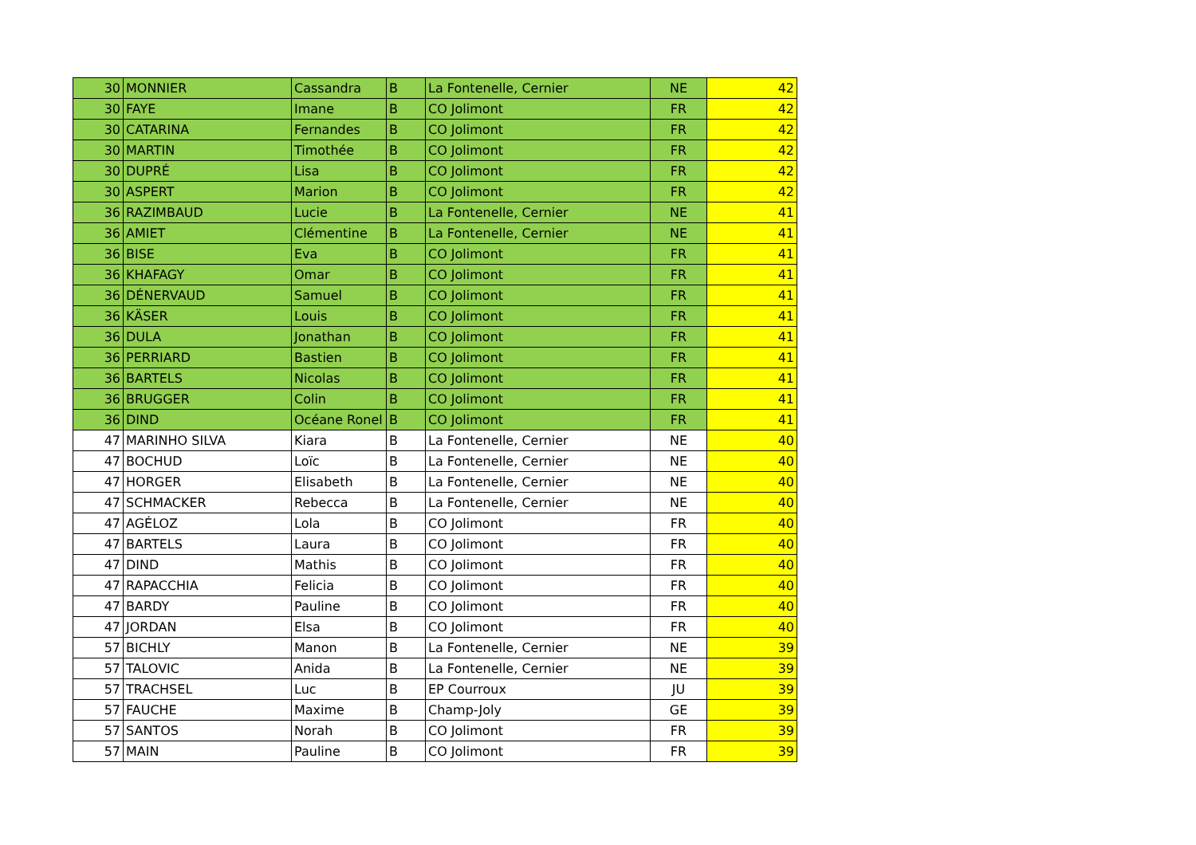| 30 | MONNIER | Cassandra | B | La Fontenelle, Cernier | NE | 42 |
| 30 | FAYE | Imane | B | CO Jolimont | FR | 42 |
| 30 | CATARINA | Fernandes | B | CO Jolimont | FR | 42 |
| 30 | MARTIN | Timothée | B | CO Jolimont | FR | 42 |
| 30 | DUPRÉ | Lisa | B | CO Jolimont | FR | 42 |
| 30 | ASPERT | Marion | B | CO Jolimont | FR | 42 |
| 36 | RAZIMBAUD | Lucie | B | La Fontenelle, Cernier | NE | 41 |
| 36 | AMIET | Clémentine | B | La Fontenelle, Cernier | NE | 41 |
| 36 | BISE | Eva | B | CO Jolimont | FR | 41 |
| 36 | KHAFAGY | Omar | B | CO Jolimont | FR | 41 |
| 36 | DÉNERVAUD | Samuel | B | CO Jolimont | FR | 41 |
| 36 | KÄSER | Louis | B | CO Jolimont | FR | 41 |
| 36 | DULA | Jonathan | B | CO Jolimont | FR | 41 |
| 36 | PERRIARD | Bastien | B | CO Jolimont | FR | 41 |
| 36 | BARTELS | Nicolas | B | CO Jolimont | FR | 41 |
| 36 | BRUGGER | Colin | B | CO Jolimont | FR | 41 |
| 36 | DIND | Océane Ronel | B | CO Jolimont | FR | 41 |
| 47 | MARINHO SILVA | Kiara | B | La Fontenelle, Cernier | NE | 40 |
| 47 | BOCHUD | Loïc | B | La Fontenelle, Cernier | NE | 40 |
| 47 | HORGER | Elisabeth | B | La Fontenelle, Cernier | NE | 40 |
| 47 | SCHMACKER | Rebecca | B | La Fontenelle, Cernier | NE | 40 |
| 47 | AGÉLOZ | Lola | B | CO Jolimont | FR | 40 |
| 47 | BARTELS | Laura | B | CO Jolimont | FR | 40 |
| 47 | DIND | Mathis | B | CO Jolimont | FR | 40 |
| 47 | RAPACCHIA | Felicia | B | CO Jolimont | FR | 40 |
| 47 | BARDY | Pauline | B | CO Jolimont | FR | 40 |
| 47 | JORDAN | Elsa | B | CO Jolimont | FR | 40 |
| 57 | BICHLY | Manon | B | La Fontenelle, Cernier | NE | 39 |
| 57 | TALOVIC | Anida | B | La Fontenelle, Cernier | NE | 39 |
| 57 | TRACHSEL | Luc | B | EP Courroux | JU | 39 |
| 57 | FAUCHE | Maxime | B | Champ-Joly | GE | 39 |
| 57 | SANTOS | Norah | B | CO Jolimont | FR | 39 |
| 57 | MAIN | Pauline | B | CO Jolimont | FR | 39 |